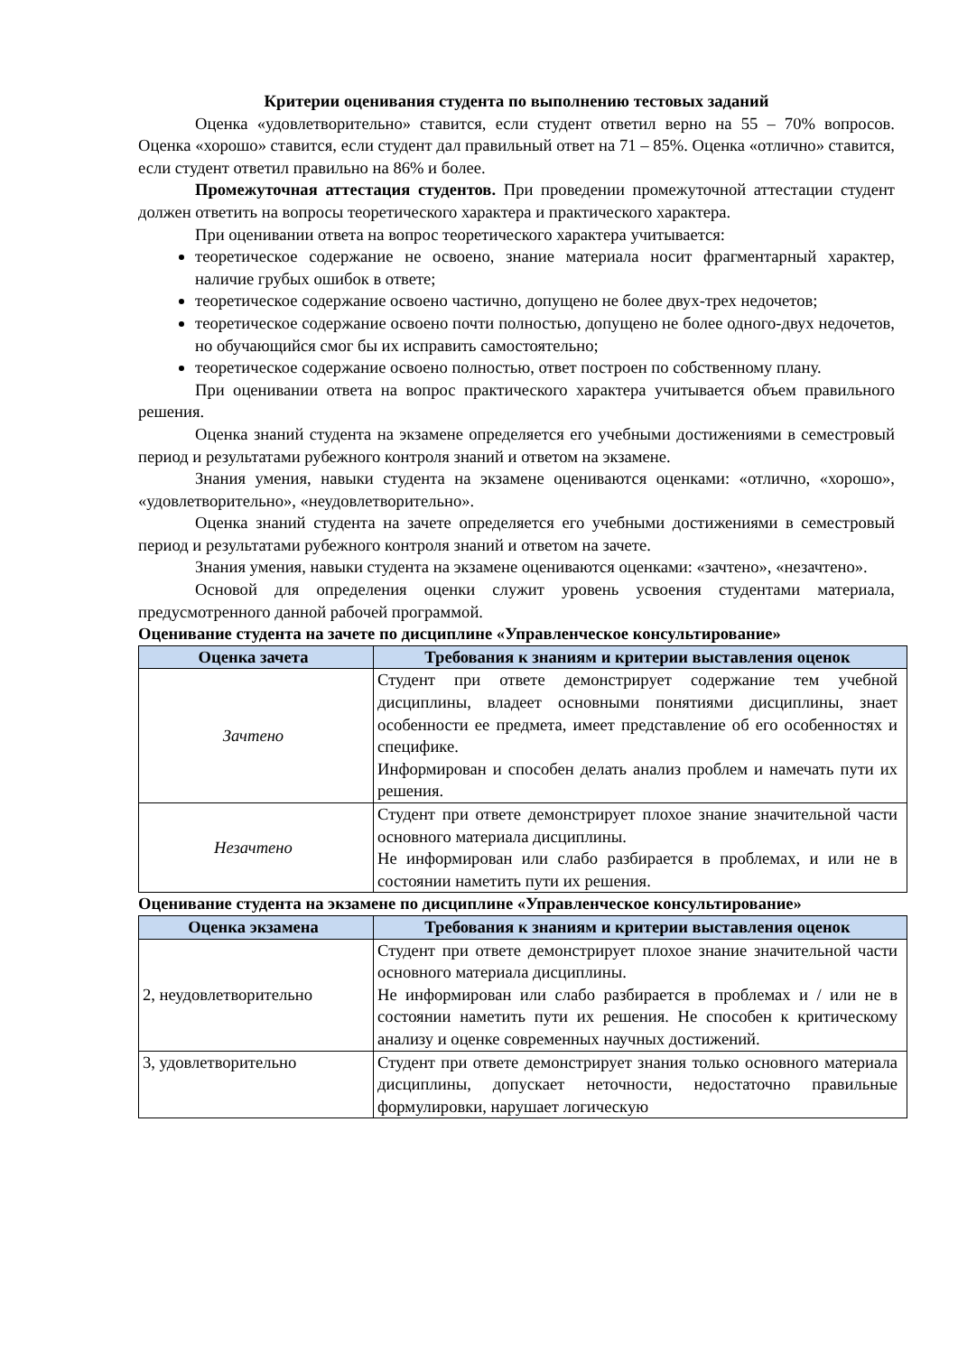Критерии оценивания студента по выполнению тестовых заданий
Оценка «удовлетворительно» ставится, если студент ответил верно на 55 – 70% вопросов. Оценка «хорошо» ставится, если студент дал правильный ответ на 71 – 85%. Оценка «отлично» ставится, если студент ответил правильно на 86% и более.
Промежуточная аттестация студентов. При проведении промежуточной аттестации студент должен ответить на вопросы теоретического характера и практического характера.
При оценивании ответа на вопрос теоретического характера учитывается:
теоретическое содержание не освоено, знание материала носит фрагментарный характер, наличие грубых ошибок в ответе;
теоретическое содержание освоено частично, допущено не более двух-трех недочетов;
теоретическое содержание освоено почти полностью, допущено не более одного-двух недочетов, но обучающийся смог бы их исправить самостоятельно;
теоретическое содержание освоено полностью, ответ построен по собственному плану.
При оценивании ответа на вопрос практического характера учитывается объем правильного решения.
Оценка знаний студента на экзамене определяется его учебными достижениями в семестровый период и результатами рубежного контроля знаний и ответом на экзамене.
Знания умения, навыки студента на экзамене оцениваются оценками: «отлично, «хорошо», «удовлетворительно», «неудовлетворительно».
Оценка знаний студента на зачете определяется его учебными достижениями в семестровый период и результатами рубежного контроля знаний и ответом на зачете.
Знания умения, навыки студента на экзамене оцениваются оценками: «зачтено», «незачтено».
Основой для определения оценки служит уровень усвоения студентами материала, предусмотренного данной рабочей программой.
Оценивание студента на зачете по дисциплине «Управленческое консультирование»
| Оценка зачета | Требования к знаниям и критерии выставления оценок |
| --- | --- |
| Зачтено | Студент при ответе демонстрирует содержание тем учебной дисциплины, владеет основными понятиями дисциплины, знает особенности ее предмета, имеет представление об его особенностях и специфике. Информирован и способен делать анализ проблем и намечать пути их решения. |
| Незачтено | Студент при ответе демонстрирует плохое знание значительной части основного материала дисциплины. Не информирован или слабо разбирается в проблемах, и или не в состоянии наметить пути их решения. |
Оценивание студента на экзамене по дисциплине «Управленческое консультирование»
| Оценка экзамена | Требования к знаниям и критерии выставления оценок |
| --- | --- |
| 2, неудовлетворительно | Студент при ответе демонстрирует плохое знание значительной части основного материала дисциплины. Не информирован или слабо разбирается в проблемах и / или не в состоянии наметить пути их решения. Не способен к критическому анализу и оценке современных научных достижений. |
| 3, удовлетворительно | Студент при ответе демонстрирует знания только основного материала дисциплины, допускает неточности, недостаточно правильные формулировки, нарушает логическую |